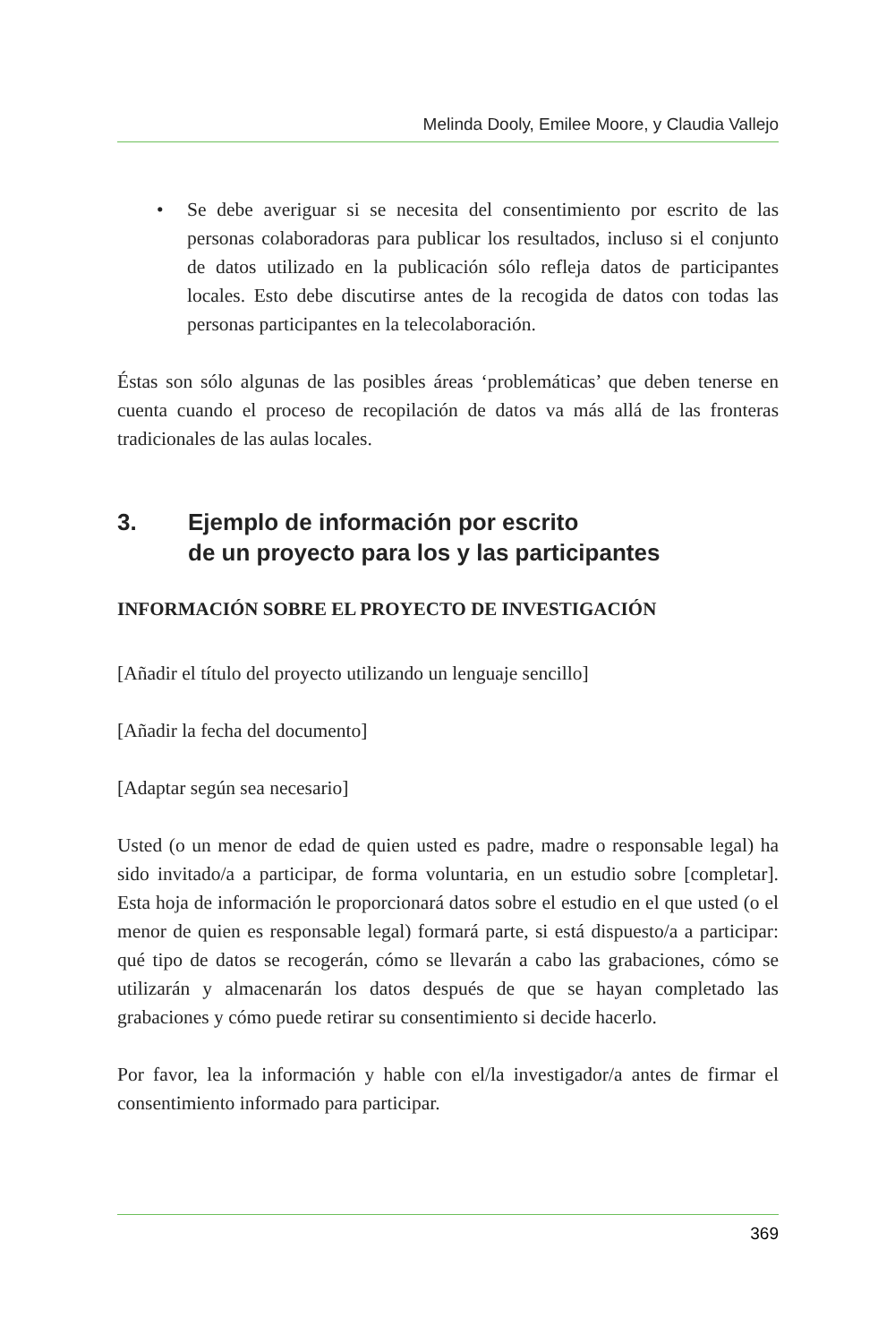Melinda Dooly, Emilee Moore, y Claudia Vallejo
• Se debe averiguar si se necesita del consentimiento por escrito de las personas colaboradoras para publicar los resultados, incluso si el conjunto de datos utilizado en la publicación sólo refleja datos de participantes locales. Esto debe discutirse antes de la recogida de datos con todas las personas participantes en la telecolaboración.
Éstas son sólo algunas de las posibles áreas ‘problemáticas’ que deben tenerse en cuenta cuando el proceso de recopilación de datos va más allá de las fronteras tradicionales de las aulas locales.
3. Ejemplo de información por escrito
de un proyecto para los y las participantes
INFORMACIÓN SOBRE EL PROYECTO DE INVESTIGACIÓN
[Añadir el título del proyecto utilizando un lenguaje sencillo]
[Añadir la fecha del documento]
[Adaptar según sea necesario]
Usted (o un menor de edad de quien usted es padre, madre o responsable legal) ha sido invitado/a a participar, de forma voluntaria, en un estudio sobre [completar]. Esta hoja de información le proporcionará datos sobre el estudio en el que usted (o el menor de quien es responsable legal) formará parte, si está dispuesto/a a participar: qué tipo de datos se recogerán, cómo se llevarán a cabo las grabaciones, cómo se utilizarán y almacenarán los datos después de que se hayan completado las grabaciones y cómo puede retirar su consentimiento si decide hacerlo.
Por favor, lea la información y hable con el/la investigador/a antes de firmar el consentimiento informado para participar.
369